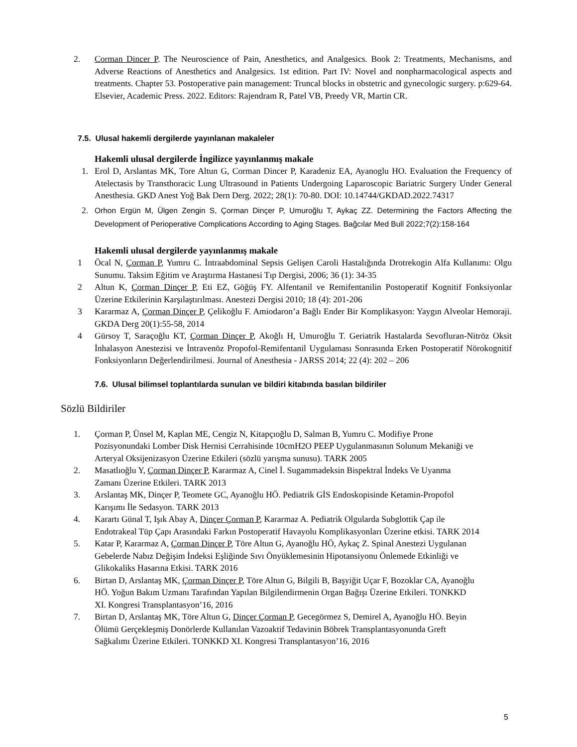2. Corman Dincer P. The Neuroscience of Pain, Anesthetics, and Analgesics. Book 2: Treatments, Mechanisms, and Adverse Reactions of Anesthetics and Analgesics. 1st edition. Part IV: Novel and nonpharmacological aspects and treatments. Chapter 53. Postoperative pain management: Truncal blocks in obstetric and gynecologic surgery. p:629-64. Elsevier, Academic Press. 2022. Editors: Rajendram R, Patel VB, Preedy VR, Martin CR.
7.5. Ulusal hakemli dergilerde yayınlanan makaleler
Hakemli ulusal dergilerde İngilizce yayınlanmış makale
1. Erol D, Arslantas MK, Tore Altun G, Corman Dincer P, Karadeniz EA, Ayanoglu HO. Evaluation the Frequency of Atelectasis by Transthoracic Lung Ultrasound in Patients Undergoing Laparoscopic Bariatric Surgery Under General Anesthesia. GKD Anest Yoğ Bak Dern Derg. 2022; 28(1): 70-80. DOI: 10.14744/GKDAD.2022.74317
2. Orhon Ergün M, Ülgen Zengin S, Çorman Dinçer P, Umuroğlu T, Aykaç ZZ. Determining the Factors Affecting the Development of Perioperative Complications According to Aging Stages. Bağcılar Med Bull 2022;7(2):158-164
Hakemli ulusal dergilerde yayınlanmış makale
1 Öcal N, Çorman P, Yumru C. İntraabdominal Sepsis Gelişen Caroli Hastalığında Drotrekogin Alfa Kullanımı: Olgu Sunumu. Taksim Eğitim ve Araştırma Hastanesi Tıp Dergisi, 2006; 36 (1): 34-35
2 Altun K, Çorman Dinçer P, Eti EZ, Göğüş FY. Alfentanil ve Remifentanilin Postoperatif Kognitif Fonksiyonlar Üzerine Etkilerinin Karşılaştırılması. Anestezi Dergisi 2010; 18 (4): 201-206
3 Kararmaz A, Çorman Dinçer P, Çelikoğlu F. Amiodaron’a Bağlı Ender Bir Komplikasyon: Yaygın Alveolar Hemoraji. GKDA Derg 20(1):55-58, 2014
4 Gürsoy T, Saraçoğlu KT, Çorman Dinçer P, Akoğlı H, Umuroğlu T. Geriatrik Hastalarda Sevofluran-Nitröz Oksit İnhalasyon Anestezisi ve İntravenöz Propofol-Remifentanil Uygulaması Sonrasında Erken Postoperatif Nörokognitif Fonksiyonların Değerlendirilmesi. Journal of Anesthesia - JARSS 2014; 22 (4): 202 – 206
7.6. Ulusal bilimsel toplantılarda sunulan ve bildiri kitabında basılan bildiriler
Sözlü Bildiriler
1. Çorman P, Ünsel M, Kaplan ME, Cengiz N, Kitapçıoğlu D, Salman B, Yumru C. Modifiye Prone
Pozisyonundaki Lomber Disk Hernisi Cerrahisinde 10cmH2O PEEP Uygulanmasının Solunum Mekaniği ve
Arteryal Oksijenizasyon Üzerine Etkileri (sözlü yarışma sunusu). TARK 2005
2. Masatlıoğlu Y, Çorman Dinçer P, Kararmaz A, Cinel İ. Sugammadeksin Bispektral İndeks Ve Uyanma
Zamanı Üzerine Etkileri. TARK 2013
3. Arslantaş MK, Dinçer P, Teomete GC, Ayanoğlu HÖ. Pediatrik GİS Endoskopisinde Ketamin-Propofol
Karışımı İle Sedasyon. TARK 2013
4. Karartı Günal T, Işık Abay A, Dinçer Çorman P, Kararmaz A. Pediatrik Olgularda Subglottik Çap ile
Endotrakeal Tüp Çapı Arasındaki Farkın Postoperatif Havayolu Komplikasyonları Üzerine etkisi. TARK 2014
5. Katar P, Kararmaz A, Çorman Dinçer P, Töre Altun G, Ayanoğlu HÖ, Aykaç Z. Spinal Anestezi Uygulanan
Gebelerde Nabız Değişim İndeksi Eşliğinde Sıvı Önyüklemesinin Hipotansiyonu Önlemede Etkinliği ve
Glikokaliks Hasarına Etkisi. TARK 2016
6. Birtan D, Arslantaş MK, Çorman Dinçer P, Töre Altun G, Bilgili B, Başyiğit Uçar F, Bozoklar CA, Ayanoğlu
HÖ. Yoğun Bakım Uzmanı Tarafından Yapılan Bilgilendirmenin Organ Bağışı Üzerine Etkileri. TONKKD
XI. Kongresi Transplantasyon’16, 2016
7. Birtan D, Arslantaş MK, Töre Altun G, Dinçer Çorman P, Gecegörmez S, Demirel A, Ayanoğlu HÖ. Beyin
Ölümü Gerçekleşmiş Donörlerde Kullanılan Vazoaktif Tedavinin Böbrek Transplantasyonunda Greft
Sağkalımı Üzerine Etkileri. TONKKD XI. Kongresi Transplantasyon’16, 2016
5